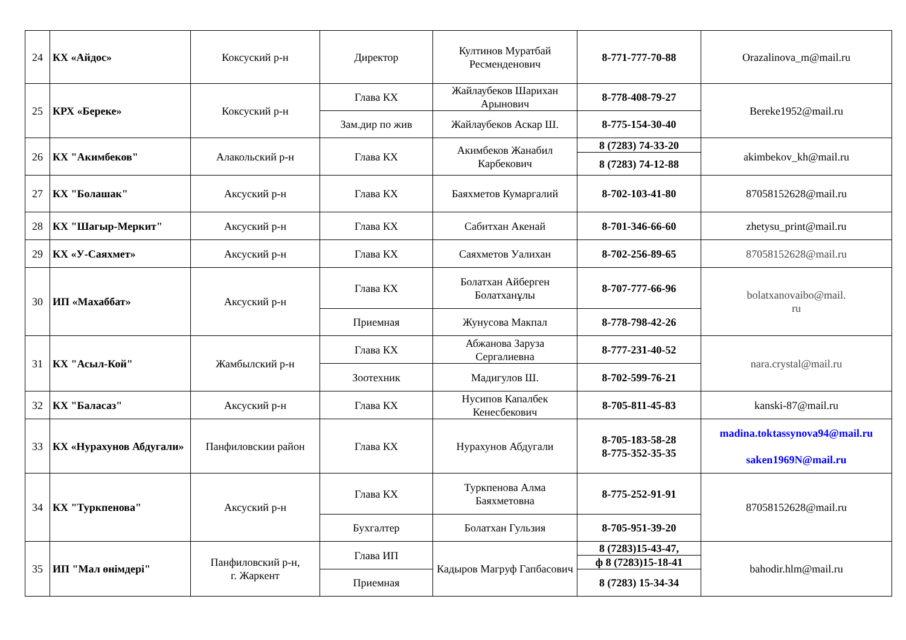| 24 | КХ «Айдос» | Коксуский р-н | Директор | Култинов Муратбай Ресменденович | 8-771-777-70-88 | Orazalinova_m@mail.ru |
| 25 | КРХ «Береке» | Коксуский р-н | Глава КХ | Жайлаубеков Шарихан Арынович | 8-778-408-79-27 | Bereke1952@mail.ru |
| | | | Зам.дир по жив | Жайлаубеков Аскар Ш. | 8-775-154-30-40 | |
| 26 | КХ "Акимбеков" | Алакольский р-н | Глава КХ | Акимбеков Жанабил Карбекович | 8 (7283) 74-33-20 | akimbekov_kh@mail.ru |
| | | | | | 8 (7283) 74-12-88 | |
| 27 | КХ "Болашак" | Аксуский р-н | Глава КХ | Баяхметов Кумаргалий | 8-702-103-41-80 | 87058152628@mail.ru |
| 28 | КХ "Шагыр-Меркит" | Аксуский р-н | Глава КХ | Сабитхан Акенай | 8-701-346-66-60 | zhetysu_print@mail.ru |
| 29 | КХ «У-Саяхмет» | Аксуский р-н | Глава КХ | Саяхметов Уалихан | 8-702-256-89-65 | 87058152628@mail.ru |
| 30 | ИП «Махаббат» | Аксуский р-н | Глава КХ | Болатхан Айберген Болатханұлы | 8-707-777-66-96 | bolatxanovaibo@mail. ru |
| | | | Приемная | Жунусова Макпал | 8-778-798-42-26 | |
| 31 | КХ "Асыл-Кой" | Жамбылский р-н | Глава КХ | Абжанова Заруза Сергалиевна | 8-777-231-40-52 | nara.crystal@mail.ru |
| | | | Зоотехник | Мадигулов Ш. | 8-702-599-76-21 | |
| 32 | КХ "Баласаз" | Аксуский р-н | Глава КХ | Нусипов Капалбек Кенесбекович | 8-705-811-45-83 | kanski-87@mail.ru |
| 33 | КХ «Нурахунов Абдугали» | Панфиловскии район | Глава КХ | Нурахунов Абдугали | 8-705-183-58-28 8-775-352-35-35 | madina.toktassynova94@mail.ru saken1969N@mail.ru |
| 34 | КХ "Туркпенова" | Аксуский р-н | Глава КХ | Туркпенова Алма Баяхметовна | 8-775-252-91-91 | 87058152628@mail.ru |
| | | | Бухгалтер | Болатхан Гульзия | 8-705-951-39-20 | |
| 35 | ИП "Мал өнімдері" | Панфиловский р-н, г. Жаркент | Глава ИП | Кадыров Магруф Гапбасович | 8 (7283)15-43-47, | bahodir.hlm@mail.ru |
| | | | | | ф 8 (7283)15-18-41 | |
| | | | Приемная | | 8 (7283) 15-34-34 | |